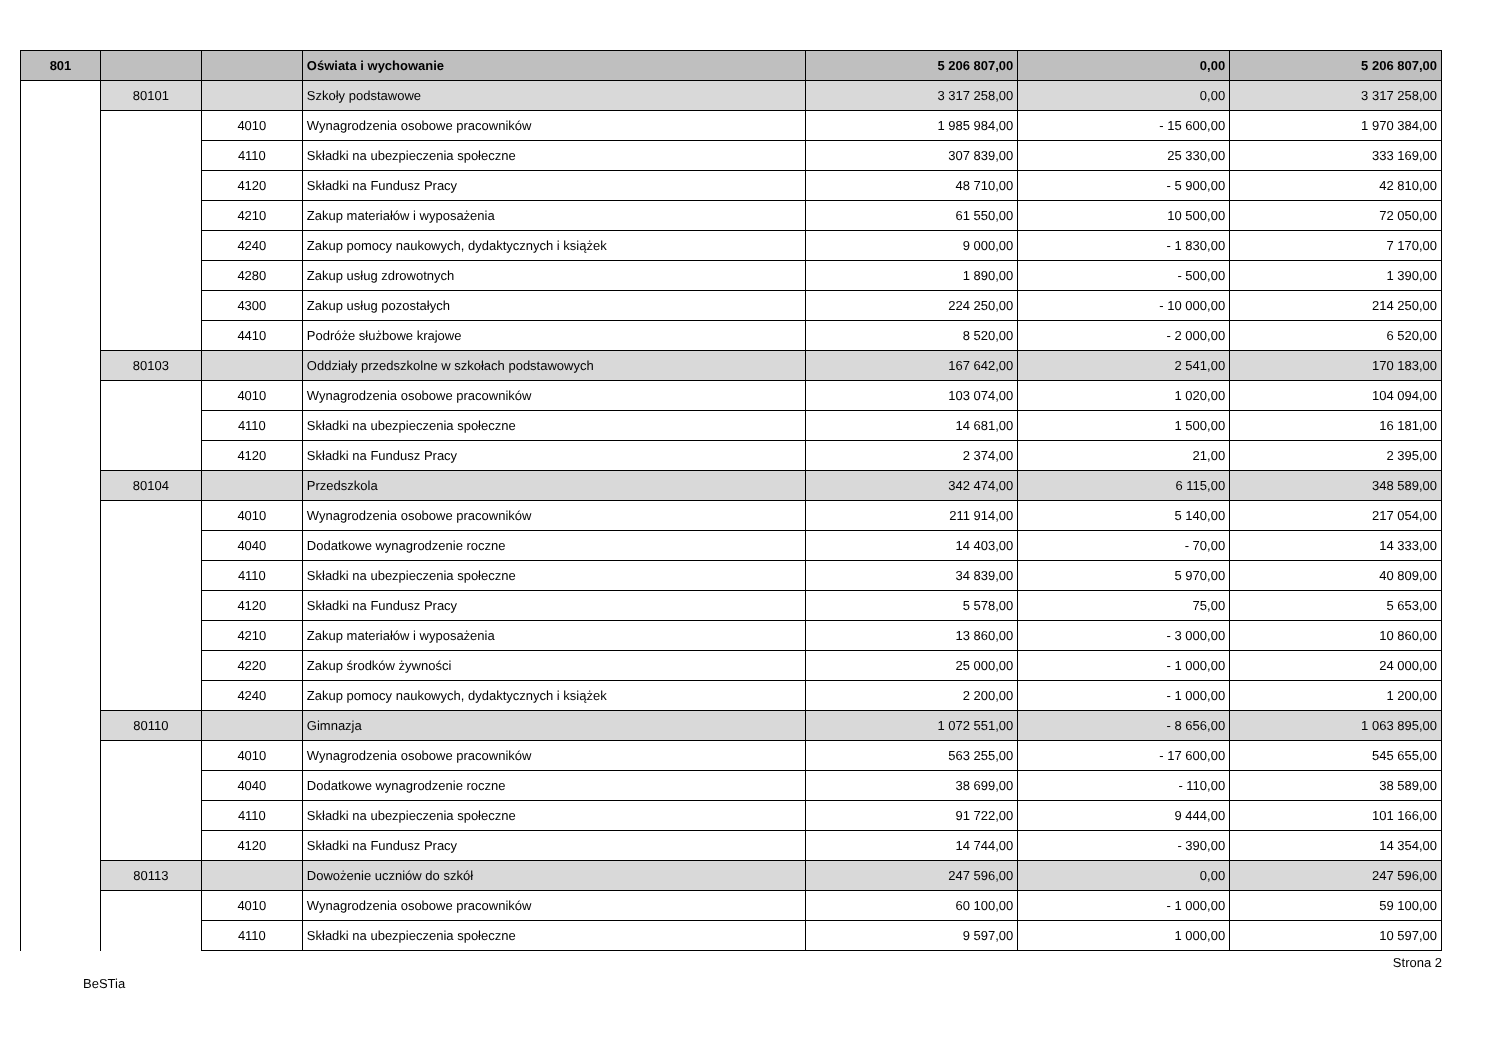| 801 | | | Oświata i wychowanie | 5 206 807,00 | 0,00 | 5 206 807,00 |
| | 80101 | | Szkoły podstawowe | 3 317 258,00 | 0,00 | 3 317 258,00 |
| | | 4010 | Wynagrodzenia osobowe pracowników | 1 985 984,00 | - 15 600,00 | 1 970 384,00 |
| | | 4110 | Składki na ubezpieczenia społeczne | 307 839,00 | 25 330,00 | 333 169,00 |
| | | 4120 | Składki na Fundusz Pracy | 48 710,00 | - 5 900,00 | 42 810,00 |
| | | 4210 | Zakup materiałów i wyposażenia | 61 550,00 | 10 500,00 | 72 050,00 |
| | | 4240 | Zakup pomocy naukowych, dydaktycznych i książek | 9 000,00 | - 1 830,00 | 7 170,00 |
| | | 4280 | Zakup usług zdrowotnych | 1 890,00 | - 500,00 | 1 390,00 |
| | | 4300 | Zakup usług pozostałych | 224 250,00 | - 10 000,00 | 214 250,00 |
| | | 4410 | Podróże służbowe krajowe | 8 520,00 | - 2 000,00 | 6 520,00 |
| | 80103 | | Oddziały przedszkolne w szkołach podstawowych | 167 642,00 | 2 541,00 | 170 183,00 |
| | | 4010 | Wynagrodzenia osobowe pracowników | 103 074,00 | 1 020,00 | 104 094,00 |
| | | 4110 | Składki na ubezpieczenia społeczne | 14 681,00 | 1 500,00 | 16 181,00 |
| | | 4120 | Składki na Fundusz Pracy | 2 374,00 | 21,00 | 2 395,00 |
| | 80104 | | Przedszkola | 342 474,00 | 6 115,00 | 348 589,00 |
| | | 4010 | Wynagrodzenia osobowe pracowników | 211 914,00 | 5 140,00 | 217 054,00 |
| | | 4040 | Dodatkowe wynagrodzenie roczne | 14 403,00 | - 70,00 | 14 333,00 |
| | | 4110 | Składki na ubezpieczenia społeczne | 34 839,00 | 5 970,00 | 40 809,00 |
| | | 4120 | Składki na Fundusz Pracy | 5 578,00 | 75,00 | 5 653,00 |
| | | 4210 | Zakup materiałów i wyposażenia | 13 860,00 | - 3 000,00 | 10 860,00 |
| | | 4220 | Zakup środków żywności | 25 000,00 | - 1 000,00 | 24 000,00 |
| | | 4240 | Zakup pomocy naukowych, dydaktycznych i książek | 2 200,00 | - 1 000,00 | 1 200,00 |
| | 80110 | | Gimnazja | 1 072 551,00 | - 8 656,00 | 1 063 895,00 |
| | | 4010 | Wynagrodzenia osobowe pracowników | 563 255,00 | - 17 600,00 | 545 655,00 |
| | | 4040 | Dodatkowe wynagrodzenie roczne | 38 699,00 | - 110,00 | 38 589,00 |
| | | 4110 | Składki na ubezpieczenia społeczne | 91 722,00 | 9 444,00 | 101 166,00 |
| | | 4120 | Składki na Fundusz Pracy | 14 744,00 | - 390,00 | 14 354,00 |
| | 80113 | | Dowożenie uczniów do szkół | 247 596,00 | 0,00 | 247 596,00 |
| | | 4010 | Wynagrodzenia osobowe pracowników | 60 100,00 | - 1 000,00 | 59 100,00 |
| | | 4110 | Składki na ubezpieczenia społeczne | 9 597,00 | 1 000,00 | 10 597,00 |
Strona 2
BeSTia